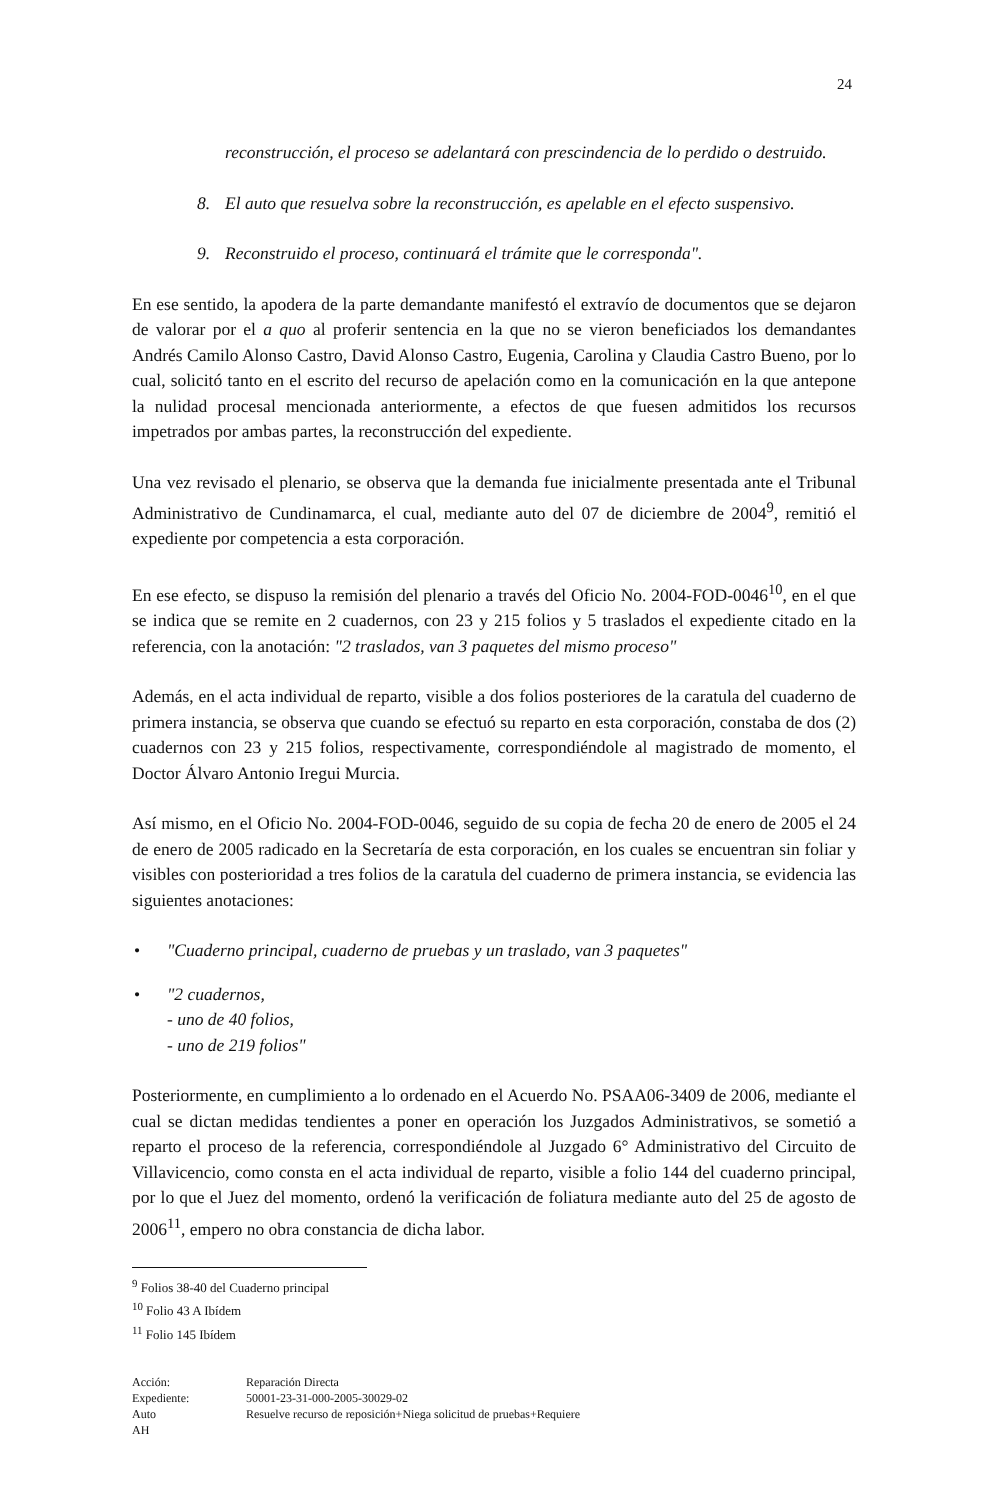24
reconstrucción, el proceso se adelantará con prescindencia de lo perdido o destruido.
8. El auto que resuelva sobre la reconstrucción, es apelable en el efecto suspensivo.
9. Reconstruido el proceso, continuará el trámite que le corresponda".
En ese sentido, la apodera de la parte demandante manifestó el extravío de documentos que se dejaron de valorar por el a quo al proferir sentencia en la que no se vieron beneficiados los demandantes Andrés Camilo Alonso Castro, David Alonso Castro, Eugenia, Carolina y Claudia Castro Bueno, por lo cual, solicitó tanto en el escrito del recurso de apelación como en la comunicación en la que antepone la nulidad procesal mencionada anteriormente, a efectos de que fuesen admitidos los recursos impetrados por ambas partes, la reconstrucción del expediente.
Una vez revisado el plenario, se observa que la demanda fue inicialmente presentada ante el Tribunal Administrativo de Cundinamarca, el cual, mediante auto del 07 de diciembre de 2004<sup>9</sup>, remitió el expediente por competencia a esta corporación.
En ese efecto, se dispuso la remisión del plenario a través del Oficio No. 2004-FOD-0046<sup>10</sup>, en el que se indica que se remite en 2 cuadernos, con 23 y 215 folios y 5 traslados el expediente citado en la referencia, con la anotación: "2 traslados, van 3 paquetes del mismo proceso"
Además, en el acta individual de reparto, visible a dos folios posteriores de la caratula del cuaderno de primera instancia, se observa que cuando se efectuó su reparto en esta corporación, constaba de dos (2) cuadernos con 23 y 215 folios, respectivamente, correspondiéndole al magistrado de momento, el Doctor Álvaro Antonio Iregui Murcia.
Así mismo, en el Oficio No. 2004-FOD-0046, seguido de su copia de fecha 20 de enero de 2005 el 24 de enero de 2005 radicado en la Secretaría de esta corporación, en los cuales se encuentran sin foliar y visibles con posterioridad a tres folios de la caratula del cuaderno de primera instancia, se evidencia las siguientes anotaciones:
• "Cuaderno principal, cuaderno de pruebas y un traslado, van 3 paquetes"
• "2 cuadernos,
- uno de 40 folios,
- uno de 219 folios"
Posteriormente, en cumplimiento a lo ordenado en el Acuerdo No. PSAA06-3409 de 2006, mediante el cual se dictan medidas tendientes a poner en operación los Juzgados Administrativos, se sometió a reparto el proceso de la referencia, correspondiéndole al Juzgado 6° Administrativo del Circuito de Villavicencio, como consta en el acta individual de reparto, visible a folio 144 del cuaderno principal, por lo que el Juez del momento, ordenó la verificación de foliatura mediante auto del 25 de agosto de 2006<sup>11</sup>, empero no obra constancia de dicha labor.
<sup>9</sup> Folios 38-40 del Cuaderno principal
<sup>10</sup> Folio 43 A Ibídem
<sup>11</sup> Folio 145 Ibídem
Acción:
Reparación Directa
Expediente:
50001-23-31-000-2005-30029-02
Auto
Resuelve recurso de reposición+Niega solicitud de pruebas+Requiere
AH